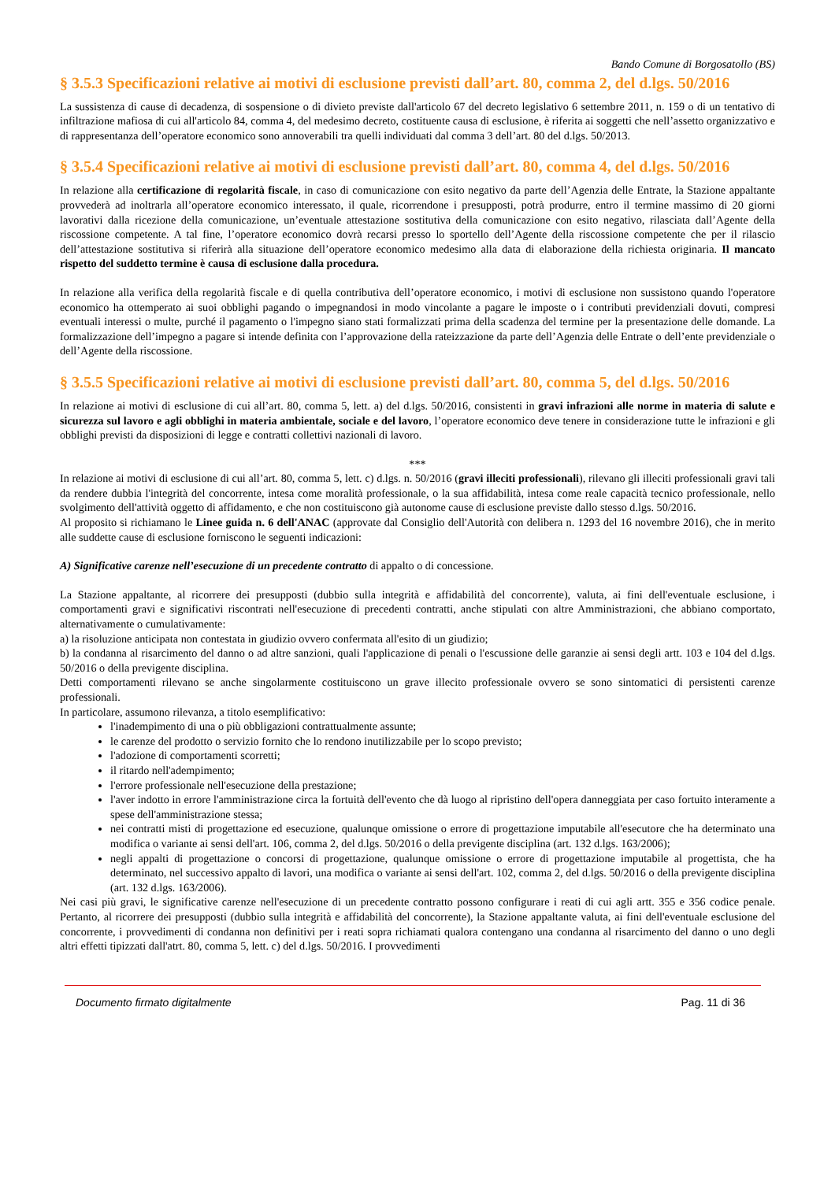Bando Comune di Borgosatollo (BS)
§ 3.5.3 Specificazioni relative ai motivi di esclusione previsti dall’art. 80, comma 2, del d.lgs. 50/2016
La sussistenza di cause di decadenza, di sospensione o di divieto previste dall'articolo 67 del decreto legislativo 6 settembre 2011, n. 159 o di un tentativo di infiltrazione mafiosa di cui all'articolo 84, comma 4, del medesimo decreto, costituente causa di esclusione, è riferita ai soggetti che nell’assetto organizzativo e di rappresentanza dell’operatore economico sono annoverabili tra quelli individuati dal comma 3 dell’art. 80 del d.lgs. 50/2013.
§ 3.5.4 Specificazioni relative ai motivi di esclusione previsti dall’art. 80, comma 4, del d.lgs. 50/2016
In relazione alla certificazione di regolarità fiscale, in caso di comunicazione con esito negativo da parte dell’Agenzia delle Entrate, la Stazione appaltante provvederà ad inoltrarla all’operatore economico interessato, il quale, ricorrendone i presupposti, potrà produrre, entro il termine massimo di 20 giorni lavorativi dalla ricezione della comunicazione, un’eventuale attestazione sostitutiva della comunicazione con esito negativo, rilasciata dall’Agente della riscossione competente. A tal fine, l’operatore economico dovrà recarsi presso lo sportello dell’Agente della riscossione competente che per il rilascio dell’attestazione sostitutiva si riferirà alla situazione dell’operatore economico medesimo alla data di elaborazione della richiesta originaria. Il mancato rispetto del suddetto termine è causa di esclusione dalla procedura.
In relazione alla verifica della regolarità fiscale e di quella contributiva dell’operatore economico, i motivi di esclusione non sussistono quando l'operatore economico ha ottemperato ai suoi obblighi pagando o impegnandosi in modo vincolante a pagare le imposte o i contributi previdenziali dovuti, compresi eventuali interessi o multe, purché il pagamento o l'impegno siano stati formalizzati prima della scadenza del termine per la presentazione delle domande. La formalizzazione dell’impegno a pagare si intende definita con l’approvazione della rateizzazione da parte dell’Agenzia delle Entrate o dell’ente previdenziale o dell’Agente della riscossione.
§ 3.5.5 Specificazioni relative ai motivi di esclusione previsti dall’art. 80, comma 5, del d.lgs. 50/2016
In relazione ai motivi di esclusione di cui all’art. 80, comma 5, lett. a) del d.lgs. 50/2016, consistenti in gravi infrazioni alle norme in materia di salute e sicurezza sul lavoro e agli obblighi in materia ambientale, sociale e del lavoro, l’operatore economico deve tenere in considerazione tutte le infrazioni e gli obblighi previsti da disposizioni di legge e contratti collettivi nazionali di lavoro.
***
In relazione ai motivi di esclusione di cui all’art. 80, comma 5, lett. c) d.lgs. n. 50/2016 (gravi illeciti professionali), rilevano gli illeciti professionali gravi tali da rendere dubbia l'integrità del concorrente, intesa come moralità professionale, o la sua affidabilità, intesa come reale capacità tecnico professionale, nello svolgimento dell'attività oggetto di affidamento, e che non costituiscono già autonome cause di esclusione previste dallo stesso d.lgs. 50/2016.
Al proposito si richiamano le Linee guida n. 6 dell'ANAC (approvate dal Consiglio dell'Autorità con delibera n. 1293 del 16 novembre 2016), che in merito alle suddette cause di esclusione forniscono le seguenti indicazioni:
A) Significative carenze nell’esecuzione di un precedente contratto di appalto o di concessione.
La Stazione appaltante, al ricorrere dei presupposti (dubbio sulla integrità e affidabilità del concorrente), valuta, ai fini dell'eventuale esclusione, i comportamenti gravi e significativi riscontrati nell'esecuzione di precedenti contratti, anche stipulati con altre Amministrazioni, che abbiano comportato, alternativamente o cumulativamente:
a) la risoluzione anticipata non contestata in giudizio ovvero confermata all'esito di un giudizio;
b) la condanna al risarcimento del danno o ad altre sanzioni, quali l'applicazione di penali o l'escussione delle garanzie ai sensi degli artt. 103 e 104 del d.lgs. 50/2016 o della previgente disciplina.
Detti comportamenti rilevano se anche singolarmente costituiscono un grave illecito professionale ovvero se sono sintomatici di persistenti carenze professionali.
In particolare, assumono rilevanza, a titolo esemplificativo:
l'inadempimento di una o più obbligazioni contrattualmente assunte;
le carenze del prodotto o servizio fornito che lo rendono inutilizzabile per lo scopo previsto;
l'adozione di comportamenti scorretti;
il ritardo nell'adempimento;
l'errore professionale nell'esecuzione della prestazione;
l'aver indotto in errore l'amministrazione circa la fortuità dell'evento che dà luogo al ripristino dell'opera danneggiata per caso fortuito interamente a spese dell'amministrazione stessa;
nei contratti misti di progettazione ed esecuzione, qualunque omissione o errore di progettazione imputabile all'esecutore che ha determinato una modifica o variante ai sensi dell'art. 106, comma 2, del d.lgs. 50/2016 o della previgente disciplina (art. 132 d.lgs. 163/2006);
negli appalti di progettazione o concorsi di progettazione, qualunque omissione o errore di progettazione imputabile al progettista, che ha determinato, nel successivo appalto di lavori, una modifica o variante ai sensi dell'art. 102, comma 2, del d.lgs. 50/2016 o della previgente disciplina (art. 132 d.lgs. 163/2006).
Nei casi più gravi, le significative carenze nell'esecuzione di un precedente contratto possono configurare i reati di cui agli artt. 355 e 356 codice penale. Pertanto, al ricorrere dei presupposti (dubbio sulla integrità e affidabilità del concorrente), la Stazione appaltante valuta, ai fini dell'eventuale esclusione del concorrente, i provvedimenti di condanna non definitivi per i reati sopra richiamati qualora contengano una condanna al risarcimento del danno o uno degli altri effetti tipizzati dall'atrt. 80, comma 5, lett. c) del d.lgs. 50/2016. I provvedimenti
Documento firmato digitalmente Pag. 11 di 36